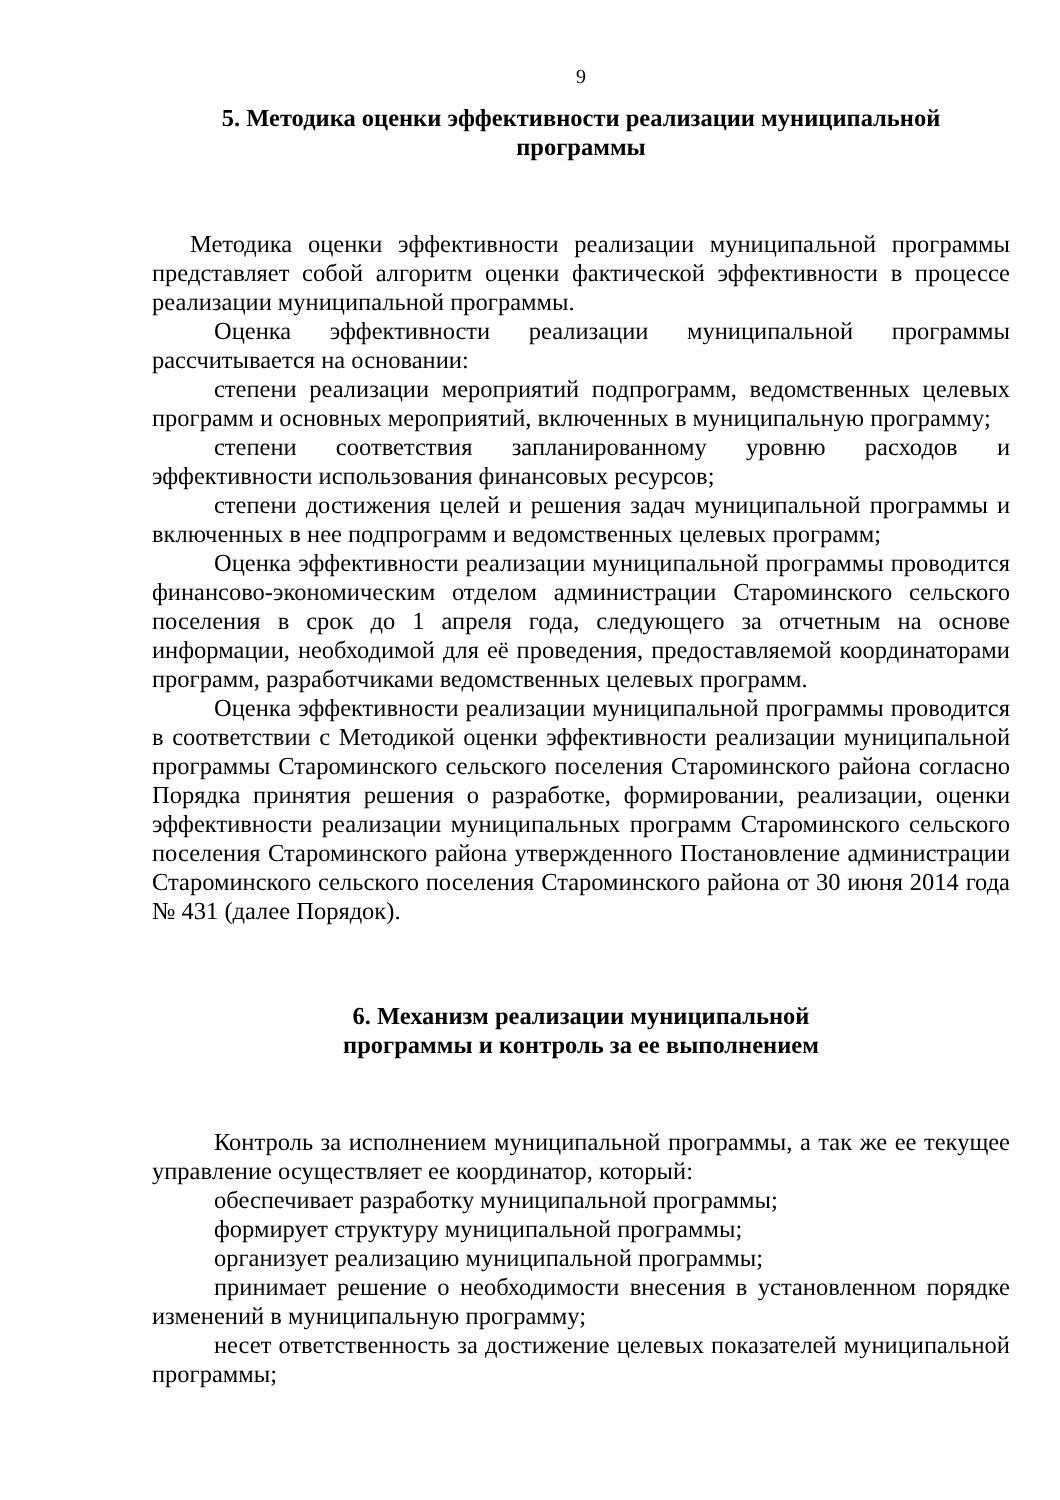9
5. Методика оценки эффективности реализации муниципальной
программы
Методика оценки эффективности реализации муниципальной программы представляет собой алгоритм оценки фактической эффективности в процессе реализации муниципальной программы.
Оценка эффективности реализации муниципальной программы рассчитывается на основании:
степени реализации мероприятий подпрограмм, ведомственных целевых программ и основных мероприятий, включенных в муниципальную программу;
степени соответствия запланированному уровню расходов и эффективности использования финансовых ресурсов;
степени достижения целей и решения задач муниципальной программы и включенных в нее подпрограмм и ведомственных целевых программ;
Оценка эффективности реализации муниципальной программы проводится финансово-экономическим отделом администрации Староминского сельского поселения в срок до 1 апреля года, следующего за отчетным на основе информации, необходимой для её проведения, предоставляемой координаторами программ, разработчиками ведомственных целевых программ.
Оценка эффективности реализации муниципальной программы проводится в соответствии с Методикой оценки эффективности реализации муниципальной программы Староминского сельского поселения Староминского района согласно Порядка принятия решения о разработке, формировании, реализации, оценки эффективности реализации муниципальных программ Староминского сельского поселения Староминского района утвержденного Постановление администрации Староминского сельского поселения Староминского района от 30 июня 2014 года № 431 (далее Порядок).
6. Механизм реализации муниципальной
программы и контроль за ее выполнением
Контроль за исполнением муниципальной программы, а так же ее текущее управление осуществляет ее координатор, который:
обеспечивает разработку муниципальной программы;
формирует структуру муниципальной программы;
организует реализацию муниципальной программы;
принимает решение о необходимости внесения в установленном порядке изменений в муниципальную программу;
несет ответственность за достижение целевых показателей муниципальной программы;